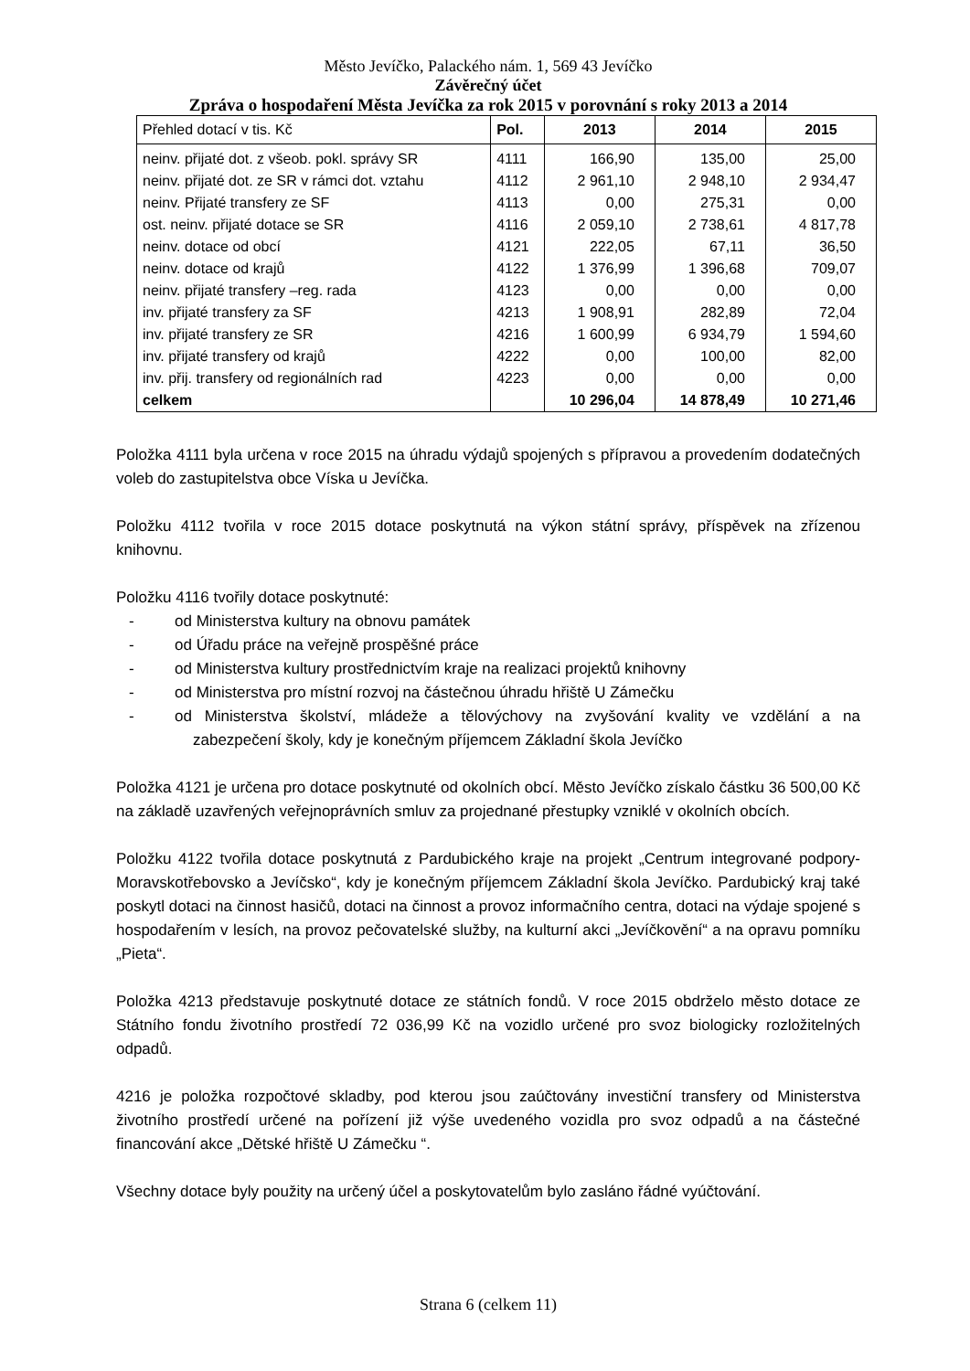Město Jevíčko, Palackého nám. 1, 569 43 Jevíčko
Závěrečný účet
Zpráva o hospodaření Města Jevíčka za rok 2015 v porovnání s roky 2013 a 2014
| Přehled dotací v tis. Kč | Pol. | 2013 | 2014 | 2015 |
| --- | --- | --- | --- | --- |
| neinv. přijaté dot. z všeob. pokl. správy SR | 4111 | 166,90 | 135,00 | 25,00 |
| neinv. přijaté dot. ze SR v rámci dot. vztahu | 4112 | 2 961,10 | 2 948,10 | 2 934,47 |
| neinv. Přijaté transfery ze SF | 4113 | 0,00 | 275,31 | 0,00 |
| ost. neinv. přijaté dotace se SR | 4116 | 2 059,10 | 2 738,61 | 4 817,78 |
| neinv. dotace od obcí | 4121 | 222,05 | 67,11 | 36,50 |
| neinv. dotace od krajů | 4122 | 1 376,99 | 1 396,68 | 709,07 |
| neinv. přijaté transfery –reg. rada | 4123 | 0,00 | 0,00 | 0,00 |
| inv. přijaté transfery za SF | 4213 | 1 908,91 | 282,89 | 72,04 |
| inv. přijaté transfery ze SR | 4216 | 1 600,99 | 6 934,79 | 1 594,60 |
| inv. přijaté transfery od krajů | 4222 | 0,00 | 100,00 | 82,00 |
| inv. přij. transfery od regionálních rad | 4223 | 0,00 | 0,00 | 0,00 |
| celkem | | 10 296,04 | 14 878,49 | 10 271,46 |
Položka 4111 byla určena v roce 2015 na úhradu výdajů spojených s přípravou a provedením dodatečných voleb do zastupitelstva obce Víska u Jevíčka.
Položku 4112 tvořila v roce 2015 dotace poskytnutá na výkon státní správy, příspěvek na zřízenou knihovnu.
Položku 4116 tvořily dotace poskytnuté:
- od Ministerstva kultury na obnovu památek
- od Úřadu práce na veřejně prospěšné práce
- od Ministerstva kultury prostřednictvím kraje na realizaci projektů knihovny
- od Ministerstva pro místní rozvoj na částečnou úhradu hřiště U Zámečku
- od Ministerstva školství, mládeže a tělovýchovy na zvyšování kvality ve vzdělání a na zabezpečení školy, kdy je konečným příjemcem Základní škola Jevíčko
Položka 4121 je určena pro dotace poskytnuté od okolních obcí. Město Jevíčko získalo částku 36 500,00 Kč na základě uzavřených veřejnoprávních smluv za projednané přestupky vzniklé v okolních obcích.
Položku 4122 tvořila dotace poskytnutá z Pardubického kraje na projekt „Centrum integrované podpory-Moravskotřebovsko a Jevíčsko“, kdy je konečným příjemcem Základní škola Jevíčko. Pardubický kraj také poskytl dotaci na činnost hasičů, dotaci na činnost a provoz informačního centra, dotaci na výdaje spojené s hospodařením v lesích, na provoz pečovatelské služby, na kulturní akci „Jevíčkovění“ a na opravu pomníku „Pieta“.
Položka 4213 představuje poskytnuté dotace ze státních fondů. V roce 2015 obdrželo město dotace ze Státního fondu životního prostředí 72 036,99 Kč na vozidlo určené pro svoz biologicky rozložitelných odpadů.
4216 je položka rozpočtové skladby, pod kterou jsou zaúčtovány investiční transfery od Ministerstva životního prostředí určené na pořízení již výše uvedeného vozidla pro svoz odpadů a na částečné financování akce „Dětské hřiště U Zámečku “.
Všechny dotace byly použity na určený účel a poskytovatelům bylo zasláno řádné vyúčtování.
Strana 6 (celkem 11)